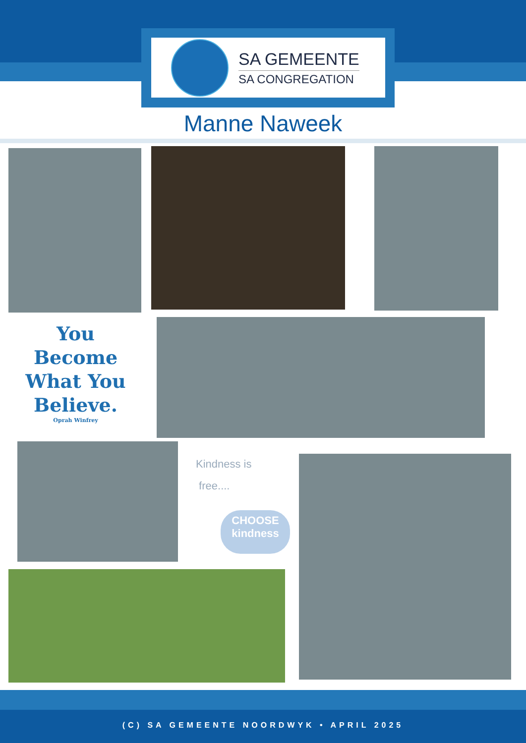SA GEMEENTE
SA CONGREGATION
Manne Naweek
You Become What You Believe.
Oprah Winfrey
Kindness is
free....
CHOOSE
kindness
(C) SA GEMEENTE NOORDWYK • APRIL 2025